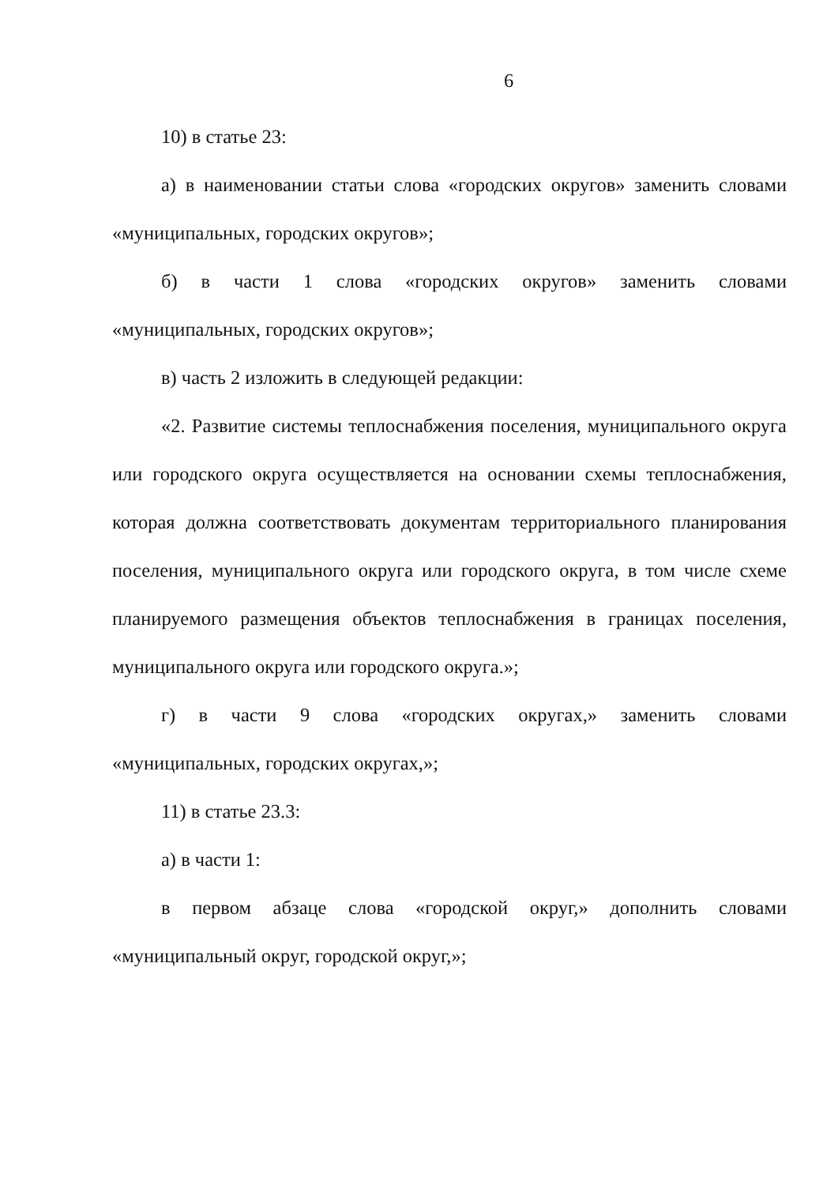6
10) в статье 23:
а) в наименовании статьи слова «городских округов» заменить словами «муниципальных, городских округов»;
б) в части 1 слова «городских округов» заменить словами «муниципальных, городских округов»;
в) часть 2 изложить в следующей редакции:
«2. Развитие системы теплоснабжения поселения, муниципального округа или городского округа осуществляется на основании схемы теплоснабжения, которая должна соответствовать документам территориального планирования поселения, муниципального округа или городского округа, в том числе схеме планируемого размещения объектов теплоснабжения в границах поселения, муниципального округа или городского округа.»;
г) в части 9 слова «городских округах,» заменить словами «муниципальных, городских округах,»;
11) в статье 23.3:
а) в части 1:
в первом абзаце слова «городской округ,» дополнить словами «муниципальный округ, городской округ,»;